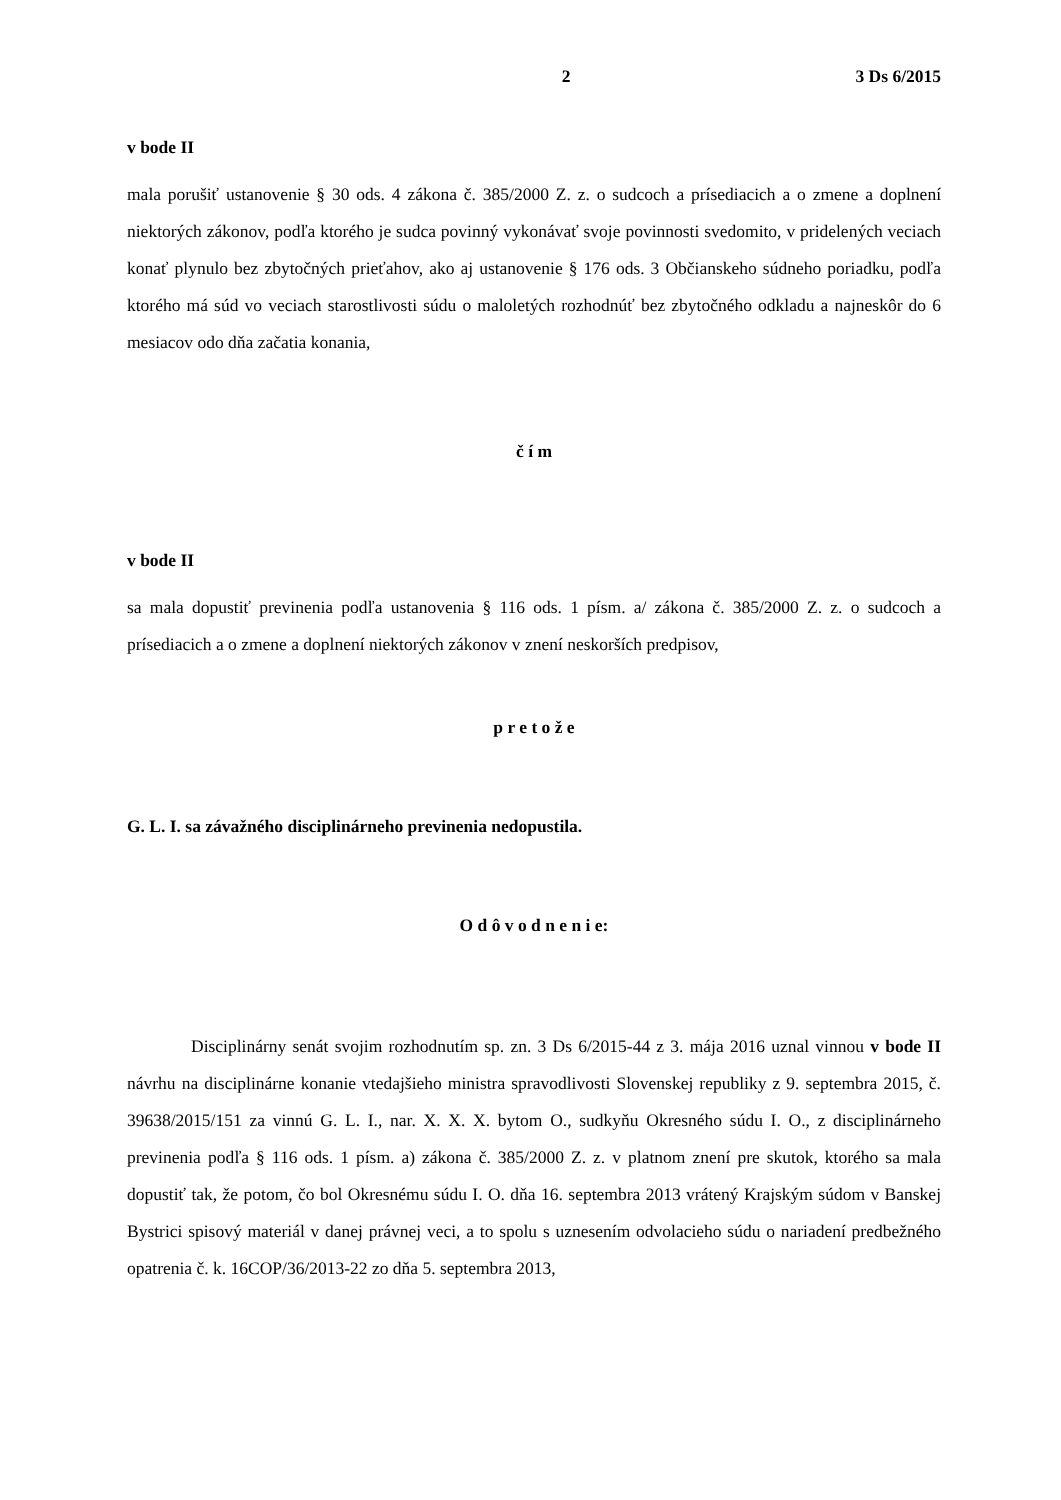2 3 Ds 6/2015
v bode II
mala porušiť ustanovenie § 30 ods. 4 zákona č. 385/2000 Z. z. o sudcoch a prísediacich a o zmene a doplnení niektorých zákonov, podľa ktorého je sudca povinný vykonávať svoje povinnosti svedomito, v pridelených veciach konať plynulo bez zbytočných prieťahov, ako aj ustanovenie § 176 ods. 3 Občianskeho súdneho poriadku, podľa ktorého má súd vo veciach starostlivosti súdu o maloletých rozhodnúť bez zbytočného odkladu a najneskôr do 6 mesiacov odo dňa začatia konania,
č í m
v bode II
sa mala dopustiť previnenia podľa ustanovenia § 116 ods. 1 písm. a/ zákona č. 385/2000 Z. z. o sudcoch a prísediacich a o zmene a doplnení niektorých zákonov v znení neskorších predpisov,
p r e t o ž e
G. L. I. sa závažného disciplinárneho previnenia nedopustila.
O d ô v o d n e n i e:
Disciplinárny senát svojim rozhodnutím sp. zn. 3 Ds 6/2015-44 z 3. mája 2016 uznal vinnou v bode II návrhu na disciplinárne konanie vtedajšieho ministra spravodlivosti Slovenskej republiky z 9. septembra 2015, č. 39638/2015/151 za vinnú G. L. I., nar. X. X. X. bytom O., sudkyňu Okresného súdu I. O., z disciplinárneho previnenia podľa § 116 ods. 1 písm. a) zákona č. 385/2000 Z. z. v platnom znení pre skutok, ktorého sa mala dopustiť tak, že potom, čo bol Okresnému súdu I. O. dňa 16. septembra 2013 vrátený Krajským súdom v Banskej Bystrici spisový materiál v danej právnej veci, a to spolu s uznesením odvolacieho súdu o nariadení predbežného opatrenia č. k. 16COP/36/2013-22 zo dňa 5. septembra 2013,